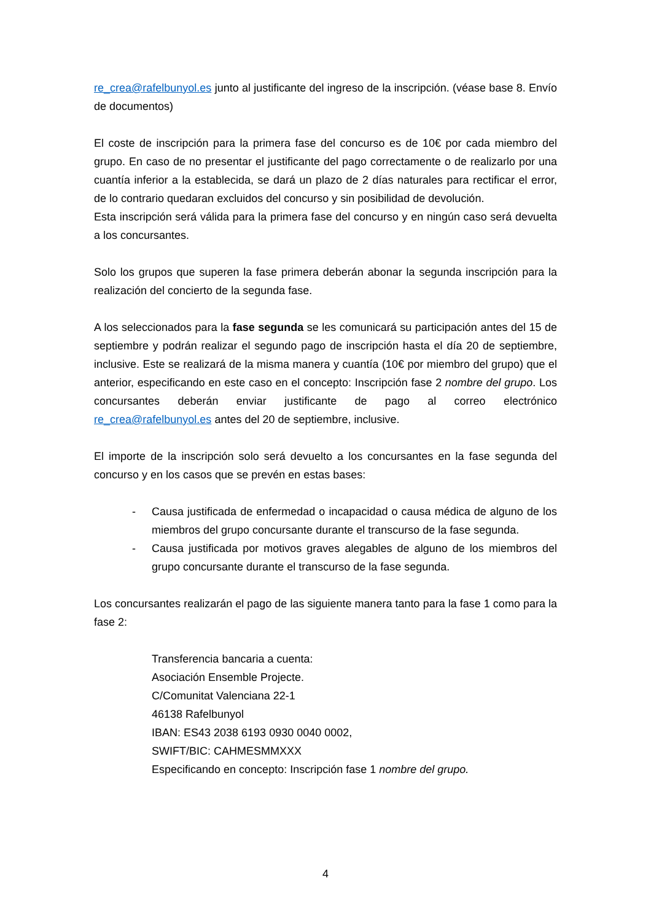re_crea@rafelbunyol.es junto al justificante del ingreso de la inscripción. (véase base 8. Envío de documentos)
El coste de inscripción para la primera fase del concurso es de 10€ por cada miembro del grupo. En caso de no presentar el justificante del pago correctamente o de realizarlo por una cuantía inferior a la establecida, se dará un plazo de 2 días naturales para rectificar el error, de lo contrario quedaran excluidos del concurso y sin posibilidad de devolución.
Esta inscripción será válida para la primera fase del concurso y en ningún caso será devuelta a los concursantes.
Solo los grupos que superen la fase primera deberán abonar la segunda inscripción para la realización del concierto de la segunda fase.
A los seleccionados para la fase segunda se les comunicará su participación antes del 15 de septiembre y podrán realizar el segundo pago de inscripción hasta el día 20 de septiembre, inclusive. Este se realizará de la misma manera y cuantía (10€ por miembro del grupo) que el anterior, especificando en este caso en el concepto: Inscripción fase 2 nombre del grupo. Los concursantes deberán enviar justificante de pago al correo electrónico re_crea@rafelbunyol.es antes del 20 de septiembre, inclusive.
El importe de la inscripción solo será devuelto a los concursantes en la fase segunda del concurso y en los casos que se prevén en estas bases:
- Causa justificada de enfermedad o incapacidad o causa médica de alguno de los miembros del grupo concursante durante el transcurso de la fase segunda.
- Causa justificada por motivos graves alegables de alguno de los miembros del grupo concursante durante el transcurso de la fase segunda.
Los concursantes realizarán el pago de las siguiente manera tanto para la fase 1 como para la fase 2:
Transferencia bancaria a cuenta:
Asociación Ensemble Projecte.
C/Comunitat Valenciana 22-1
46138 Rafelbunyol
IBAN: ES43 2038 6193 0930 0040 0002,
SWIFT/BIC: CAHMESMMXXX
Especificando en concepto: Inscripción fase 1 nombre del grupo.
4